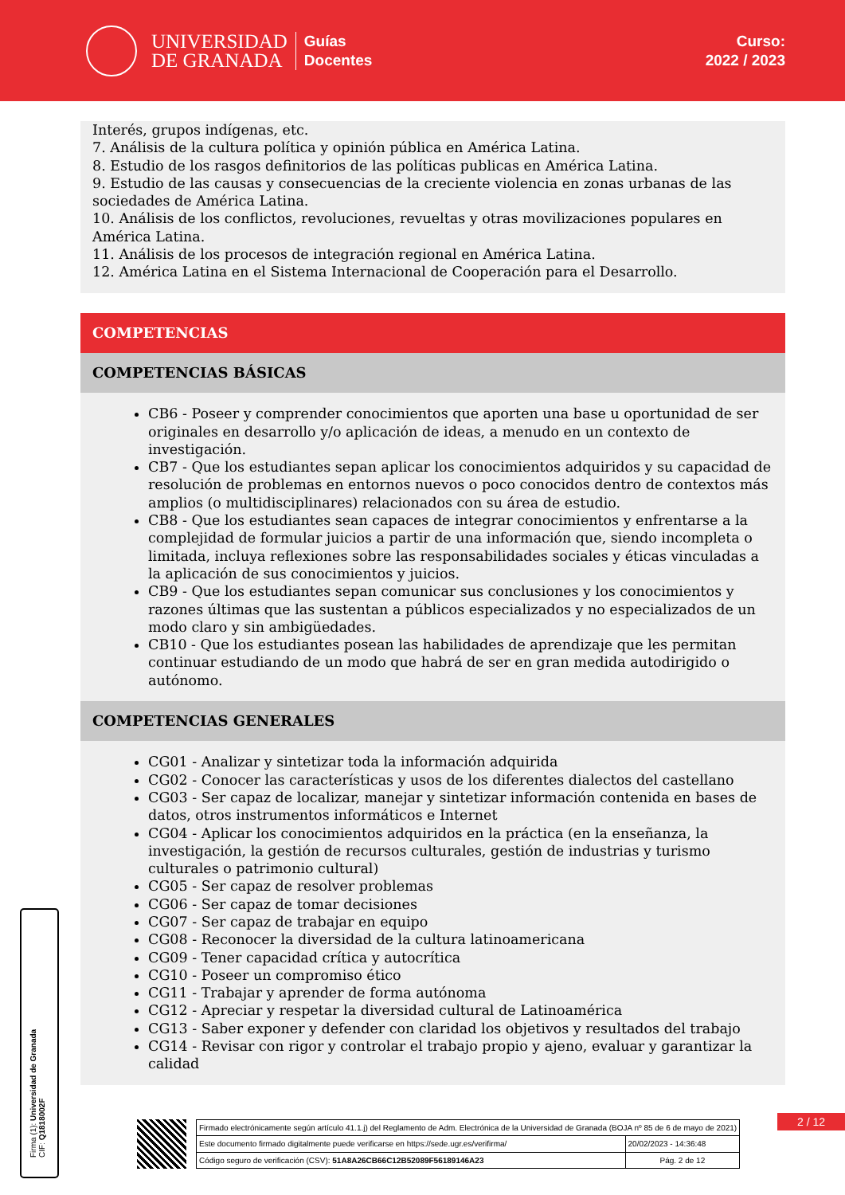UNIVERSIDAD
DE GRANADA
Guías
Docentes
Curso:
2022 / 2023
Interés, grupos indígenas, etc.
7. Análisis de la cultura política y opinión pública en América Latina.
8. Estudio de los rasgos definitorios de las políticas publicas en América Latina.
9. Estudio de las causas y consecuencias de la creciente violencia en zonas urbanas de las sociedades de América Latina.
10. Análisis de los conflictos, revoluciones, revueltas y otras movilizaciones populares en América Latina.
11. Análisis de los procesos de integración regional en América Latina.
12. América Latina en el Sistema Internacional de Cooperación para el Desarrollo.
COMPETENCIAS
COMPETENCIAS BÁSICAS
CB6 - Poseer y comprender conocimientos que aporten una base u oportunidad de ser originales en desarrollo y/o aplicación de ideas, a menudo en un contexto de investigación.
CB7 - Que los estudiantes sepan aplicar los conocimientos adquiridos y su capacidad de resolución de problemas en entornos nuevos o poco conocidos dentro de contextos más amplios (o multidisciplinares) relacionados con su área de estudio.
CB8 - Que los estudiantes sean capaces de integrar conocimientos y enfrentarse a la complejidad de formular juicios a partir de una información que, siendo incompleta o limitada, incluya reflexiones sobre las responsabilidades sociales y éticas vinculadas a la aplicación de sus conocimientos y juicios.
CB9 - Que los estudiantes sepan comunicar sus conclusiones y los conocimientos y razones últimas que las sustentan a públicos especializados y no especializados de un modo claro y sin ambigüedades.
CB10 - Que los estudiantes posean las habilidades de aprendizaje que les permitan continuar estudiando de un modo que habrá de ser en gran medida autodirigido o autónomo.
COMPETENCIAS GENERALES
CG01 - Analizar y sintetizar toda la información adquirida
CG02 - Conocer las características y usos de los diferentes dialectos del castellano
CG03 - Ser capaz de localizar, manejar y sintetizar información contenida en bases de datos, otros instrumentos informáticos e Internet
CG04 - Aplicar los conocimientos adquiridos en la práctica (en la enseñanza, la investigación, la gestión de recursos culturales, gestión de industrias y turismo culturales o patrimonio cultural)
CG05 - Ser capaz de resolver problemas
CG06 - Ser capaz de tomar decisiones
CG07 - Ser capaz de trabajar en equipo
CG08 - Reconocer la diversidad de la cultura latinoamericana
CG09 - Tener capacidad crítica y autocrítica
CG10 - Poseer un compromiso ético
CG11 - Trabajar y aprender de forma autónoma
CG12 - Apreciar y respetar la diversidad cultural de Latinoamérica
CG13 - Saber exponer y defender con claridad los objetivos y resultados del trabajo
CG14 - Revisar con rigor y controlar el trabajo propio y ajeno, evaluar y garantizar la calidad
Firma (1): Universidad de Granada
CIF: Q1818002F
2 / 12
| Firmado electrónicamente según artículo 41.1.j) del Reglamento de Adm. Electrónica de la Universidad de Granada (BOJA nº 85 de 6 de mayo de 2021) | |
| Este documento firmado digitalmente puede verificarse en https://sede.ugr.es/verifirma/ | 20/02/2023 - 14:36:48 |
| Código seguro de verificación (CSV): 51A8A26CB66C12B52089F56189146A23 | Pág. 2 de 12 |